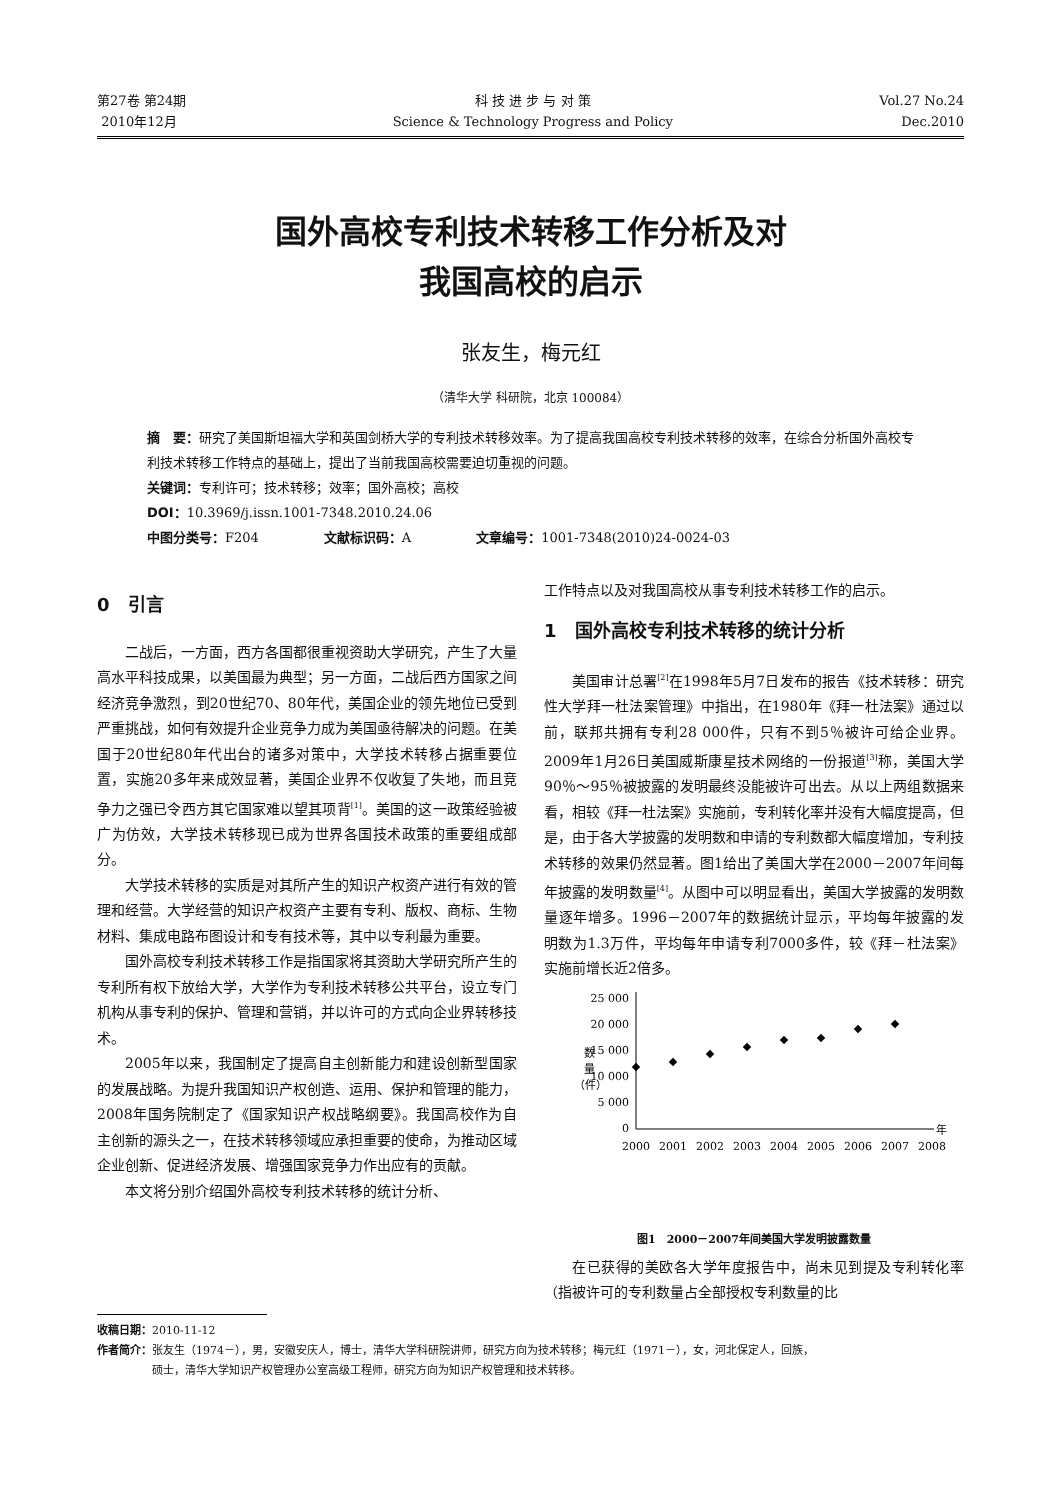第27卷 第24期
2010年12月
科 技 进 步 与 对 策
Science & Technology Progress and Policy
Vol.27 No.24
Dec.2010
国外高校专利技术转移工作分析及对
我国高校的启示
张友生，梅元红
（清华大学 科研院，北京 100084）
摘　要：研究了美国斯坦福大学和英国剑桥大学的专利技术转移效率。为了提高我国高校专利技术转移的效率，在综合分析国外高校专利技术转移工作特点的基础上，提出了当前我国高校需要迫切重视的问题。
关键词：专利许可；技术转移；效率；国外高校；高校
DOI：10.3969/j.issn.1001-7348.2010.24.06
中图分类号：F204　　　　　文献标识码：A　　　　　文章编号：1001-7348(2010)24-0024-03
0　引言
二战后，一方面，西方各国都很重视资助大学研究，产生了大量高水平科技成果，以美国最为典型；另一方面，二战后西方国家之间经济竞争激烈，到20世纪70、80年代，美国企业的领先地位已受到严重挑战，如何有效提升企业竞争力成为美国亟待解决的问题。在美国于20世纪80年代出台的诸多对策中，大学技术转移占据重要位置，实施20多年来成效显著，美国企业界不仅收复了失地，而且竞争力之强已令西方其它国家难以望其项背<sup>[1]</sup>。美国的这一政策经验被广为仿效，大学技术转移现已成为世界各国技术政策的重要组成部分。
大学技术转移的实质是对其所产生的知识产权资产进行有效的管理和经营。大学经营的知识产权资产主要有专利、版权、商标、生物材料、集成电路布图设计和专有技术等，其中以专利最为重要。
国外高校专利技术转移工作是指国家将其资助大学研究所产生的专利所有权下放给大学，大学作为专利技术转移公共平台，设立专门机构从事专利的保护、管理和营销，并以许可的方式向企业界转移技术。
2005年以来，我国制定了提高自主创新能力和建设创新型国家的发展战略。为提升我国知识产权创造、运用、保护和管理的能力，2008年国务院制定了《国家知识产权战略纲要》。我国高校作为自主创新的源头之一，在技术转移领域应承担重要的使命，为推动区域企业创新、促进经济发展、增强国家竞争力作出应有的贡献。
本文将分别介绍国外高校专利技术转移的统计分析、
工作特点以及对我国高校从事专利技术转移工作的启示。
1　国外高校专利技术转移的统计分析
美国审计总署<sup>[2]</sup>在1998年5月7日发布的报告《技术转移：研究性大学拜一杜法案管理》中指出，在1980年《拜一杜法案》通过以前，联邦共拥有专利28 000件，只有不到5％被许可给企业界。2009年1月26日美国威斯康星技术网络的一份报道<sup>[3]</sup>称，美国大学90％～95％被披露的发明最终没能被许可出去。从以上两组数据来看，相较《拜一杜法案》实施前，专利转化率并没有大幅度提高，但是，由于各大学披露的发明数和申请的专利数都大幅度增加，专利技术转移的效果仍然显著。图1给出了美国大学在2000－2007年间每年披露的发明数量<sup>[4]</sup>。从图中可以明显看出，美国大学披露的发明数量逐年增多。1996－2007年的数据统计显示，平均每年披露的发明数为1.3万件，平均每年申请专利7000多件，较《拜－杜法案》实施前增长近2倍多。
25 000
20 000
15 000
10 000
5 000
0
数
量
（件）
年
2000
2001
2002
2003
2004
2005
2006
2007
2008
图1　2000－2007年间美国大学发明披露数量
在已获得的美欧各大学年度报告中，尚未见到提及专利转化率（指被许可的专利数量占全部授权专利数量的比
收稿日期：2010-11-12
作者简介：张友生（1974－），男，安徽安庆人，博士，清华大学科研院讲师，研究方向为技术转移；梅元红（1971－），女，河北保定人，回族，
　　　　　硕士，清华大学知识产权管理办公室高级工程师，研究方向为知识产权管理和技术转移。